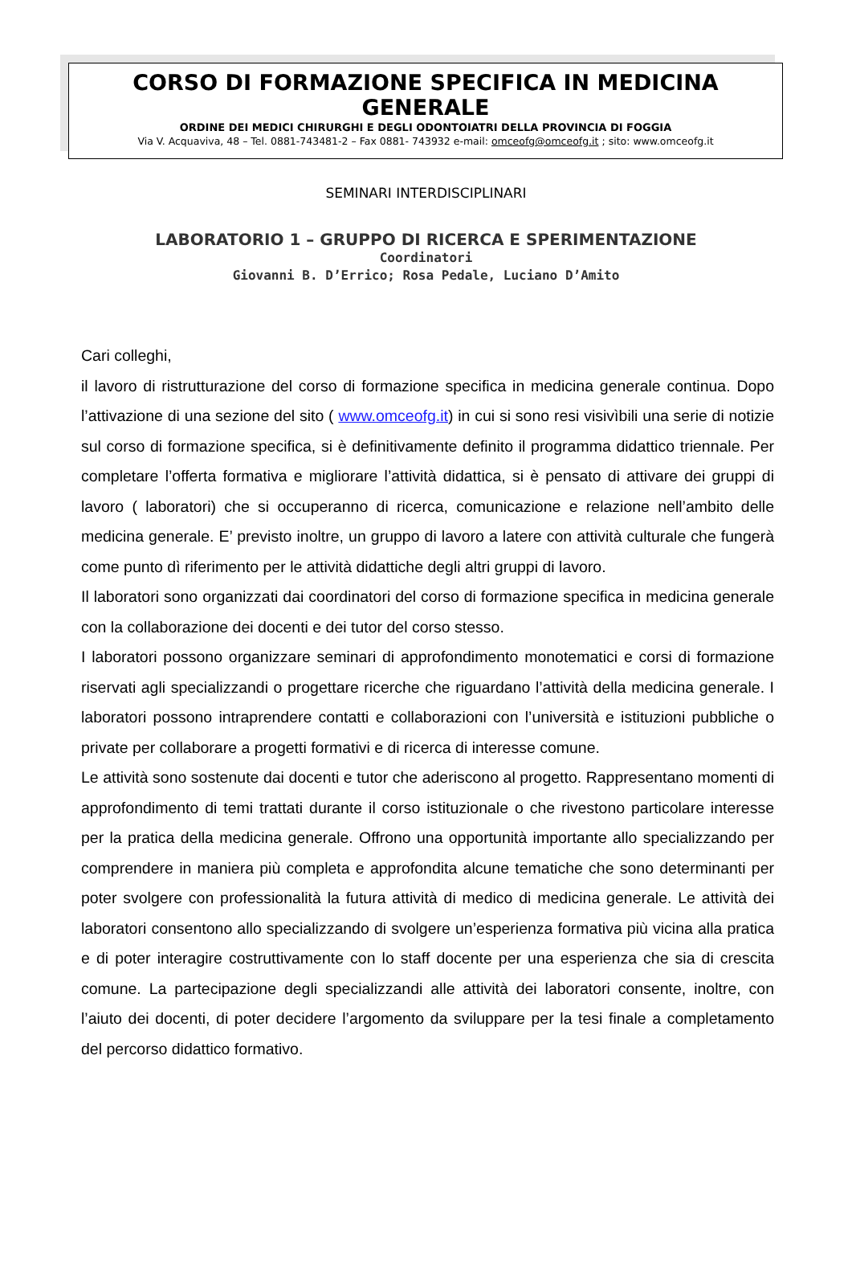CORSO DI FORMAZIONE SPECIFICA IN MEDICINA GENERALE
ORDINE DEI MEDICI CHIRURGHI E DEGLI ODONTOIATRI DELLA PROVINCIA DI FOGGIA
Via V. Acquaviva, 48 – Tel. 0881-743481-2 – Fax 0881- 743932 e-mail: omceofg@omceofg.it ; sito: www.omceofg.it
SEMINARI INTERDISCIPLINARI
LABORATORIO 1 – GRUPPO DI RICERCA E SPERIMENTAZIONE
Coordinatori
Giovanni B. D’Errico; Rosa Pedale, Luciano D’Amito
Cari colleghi,
il lavoro di ristrutturazione del corso di formazione specifica in medicina generale continua. Dopo l’attivazione di una sezione del sito ( www.omceofg.it) in cui si sono resi visivìbili una serie di notizie sul corso di formazione specifica, si è definitivamente definito il programma didattico triennale. Per completare l’offerta formativa e migliorare l’attività didattica, si è pensato di attivare dei gruppi di lavoro ( laboratori) che si occuperanno di ricerca, comunicazione e relazione nell’ambito delle medicina generale. E’ previsto inoltre, un gruppo di lavoro a latere con attività culturale che fungerà come punto dì riferimento per le attività didattiche degli altri gruppi di lavoro.
Il laboratori sono organizzati dai coordinatori del corso di formazione specifica in medicina generale con la collaborazione dei docenti e dei tutor del corso stesso.
I laboratori possono organizzare seminari di approfondimento monotematici e corsi di formazione riservati agli specializzandi o progettare ricerche che riguardano l’attività della medicina generale. I laboratori possono intraprendere contatti e collaborazioni con l’università e istituzioni pubbliche o private per collaborare a progetti formativi e di ricerca di interesse comune.
Le attività sono sostenute dai docenti e tutor che aderiscono al progetto. Rappresentano momenti di approfondimento di temi trattati durante il corso istituzionale o che rivestono particolare interesse per la pratica della medicina generale. Offrono una opportunità importante allo specializzando per comprendere in maniera più completa e approfondita alcune tematiche che sono determinanti per poter svolgere con professionalità la futura attività di medico di medicina generale. Le attività dei laboratori consentono allo specializzando di svolgere un’esperienza formativa più vicina alla pratica e di poter interagire costruttivamente con lo staff docente per una esperienza che sia di crescita comune. La partecipazione degli specializzandi alle attività dei laboratori consente, inoltre, con l’aiuto dei docenti, di poter decidere l’argomento da sviluppare per la tesi finale a completamento del percorso didattico formativo.